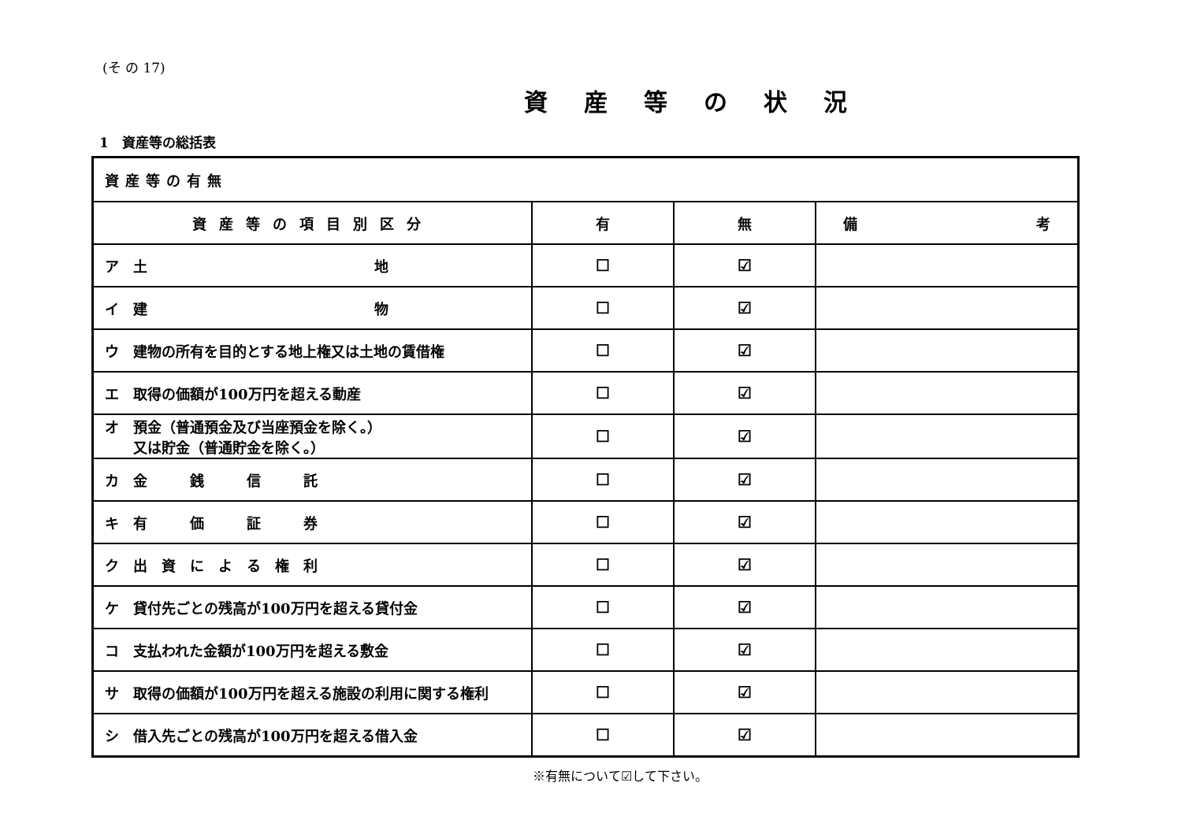(そ の 17)
資産等の状況
1　資産等の総括表
| 資産等の有無 | | | |
| 資産等の項目別区分 | 有 | 無 | 備 考 |
| ア 土 地 | ☐ | ☑ | |
| イ 建 物 | ☐ | ☑ | |
| ウ 建物の所有を目的とする地上権又は土地の賃借権 | ☐ | ☑ | |
| エ 取得の価額が100万円を超える動産 | ☐ | ☑ | |
| オ 預金（普通預金及び当座預金を除く。） 又は貯金（普通貯金を除く。） | ☐ | ☑ | |
| カ 金 銭 信 託 | ☐ | ☑ | |
| キ 有 価 証 券 | ☐ | ☑ | |
| ク 出 資 に よ る 権 利 | ☐ | ☑ | |
| ケ 貸付先ごとの残高が100万円を超える貸付金 | ☐ | ☑ | |
| コ 支払われた金額が100万円を超える敷金 | ☐ | ☑ | |
| サ 取得の価額が100万円を超える施設の利用に関する権利 | ☐ | ☑ | |
| シ 借入先ごとの残高が100万円を超える借入金 | ☐ | ☑ | |
※有無について☑して下さい。